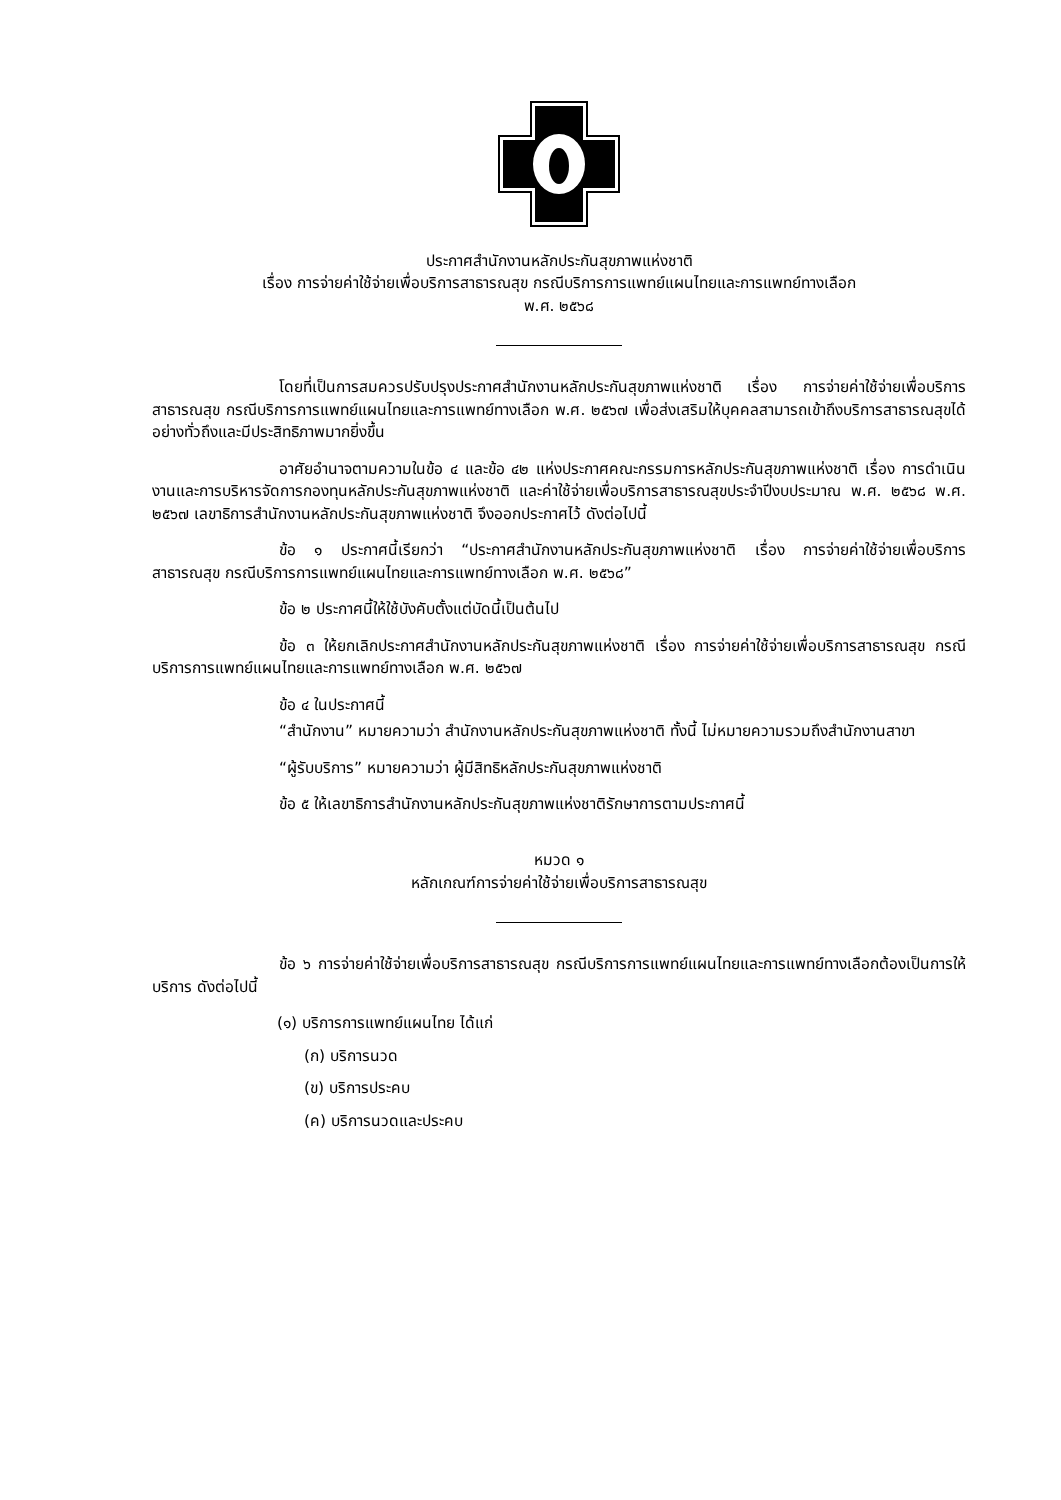ประกาศสำนักงานหลักประกันสุขภาพแห่งชาติ
เรื่อง การจ่ายค่าใช้จ่ายเพื่อบริการสาธารณสุข กรณีบริการการแพทย์แผนไทยและการแพทย์ทางเลือก
พ.ศ. ๒๕๖๘
โดยที่เป็นการสมควรปรับปรุงประกาศสำนักงานหลักประกันสุขภาพแห่งชาติ เรื่อง การจ่ายค่าใช้จ่ายเพื่อบริการสาธารณสุข กรณีบริการการแพทย์แผนไทยและการแพทย์ทางเลือก พ.ศ. ๒๕๖๗ เพื่อส่งเสริมให้บุคคลสามารถเข้าถึงบริการสาธารณสุขได้อย่างทั่วถึงและมีประสิทธิภาพมากยิ่งขึ้น
อาศัยอำนาจตามความในข้อ ๔ และข้อ ๔๒ แห่งประกาศคณะกรรมการหลักประกันสุขภาพแห่งชาติ เรื่อง การดำเนินงานและการบริหารจัดการกองทุนหลักประกันสุขภาพแห่งชาติ และค่าใช้จ่ายเพื่อบริการสาธารณสุขประจำปีงบประมาณ พ.ศ. ๒๕๖๘ พ.ศ. ๒๕๖๗ เลขาธิการสำนักงานหลักประกันสุขภาพแห่งชาติ จึงออกประกาศไว้ ดังต่อไปนี้
ข้อ ๑ ประกาศนี้เรียกว่า “ประกาศสำนักงานหลักประกันสุขภาพแห่งชาติ เรื่อง การจ่ายค่าใช้จ่ายเพื่อบริการสาธารณสุข กรณีบริการการแพทย์แผนไทยและการแพทย์ทางเลือก พ.ศ. ๒๕๖๘”
ข้อ ๒ ประกาศนี้ให้ใช้บังคับตั้งแต่บัดนี้เป็นต้นไป
ข้อ ๓ ให้ยกเลิกประกาศสำนักงานหลักประกันสุขภาพแห่งชาติ เรื่อง การจ่ายค่าใช้จ่ายเพื่อบริการสาธารณสุข กรณีบริการการแพทย์แผนไทยและการแพทย์ทางเลือก พ.ศ. ๒๕๖๗
ข้อ ๔ ในประกาศนี้
“สำนักงาน” หมายความว่า สำนักงานหลักประกันสุขภาพแห่งชาติ ทั้งนี้ ไม่หมายความรวมถึงสำนักงานสาขา
“ผู้รับบริการ” หมายความว่า ผู้มีสิทธิหลักประกันสุขภาพแห่งชาติ
ข้อ ๕ ให้เลขาธิการสำนักงานหลักประกันสุขภาพแห่งชาติรักษาการตามประกาศนี้
หมวด ๑
หลักเกณฑ์การจ่ายค่าใช้จ่ายเพื่อบริการสาธารณสุข
ข้อ ๖ การจ่ายค่าใช้จ่ายเพื่อบริการสาธารณสุข กรณีบริการการแพทย์แผนไทยและการแพทย์ทางเลือกต้องเป็นการให้บริการ ดังต่อไปนี้
(๑) บริการการแพทย์แผนไทย ได้แก่
(ก) บริการนวด
(ข) บริการประคบ
(ค) บริการนวดและประคบ